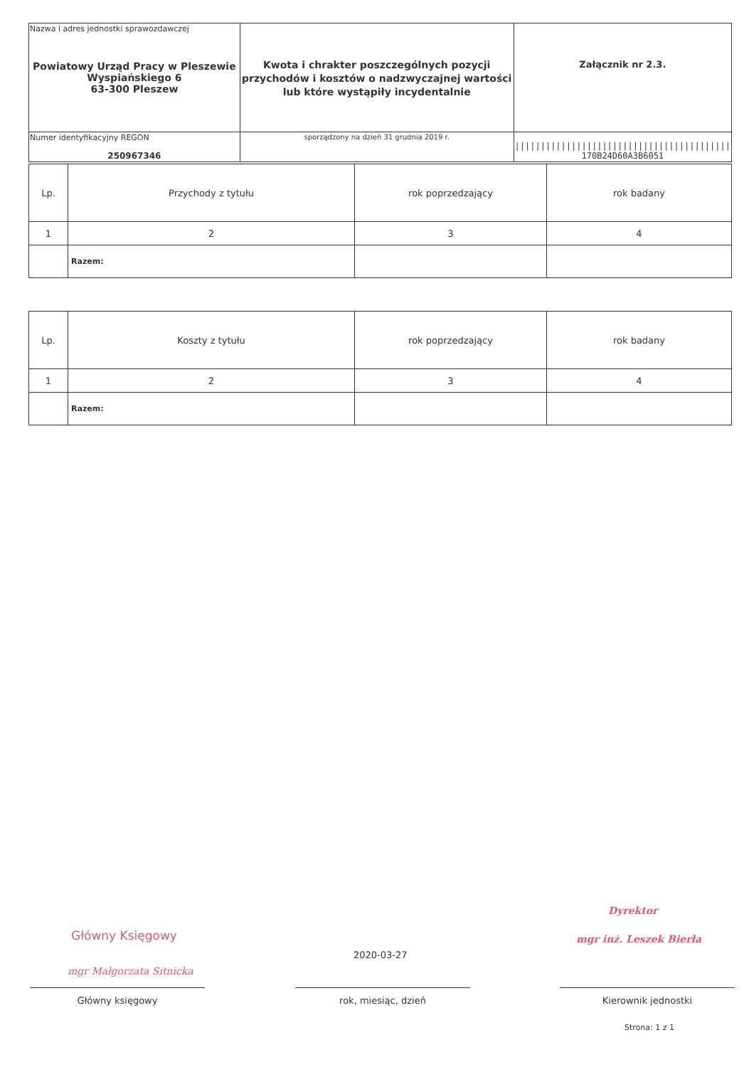| Nazwa i adres jednostki sprawozdawczej Powiatowy Urząd Pracy w Pleszewie Wyspiańskiego 6 63-300 Pleszew | Kwota i chrakter poszczególnych pozycji przychodów i kosztów o nadzwyczajnej wartości lub które wystąpiły incydentalnie | Załącznik nr 2.3. |
| Numer identyfikacyjny REGON 250967346 | | ////////////////////////////////////////// 170B24D60A3B6051 |
| | sporządzony na dzień 31 grudnia 2019 r. | |
| Lp. | Przychody z tytułu | rok poprzedzający | rok badany |
| --- | --- | --- | --- |
| 1 | 2 | 3 | 4 |
| | Razem: | | |
| Lp. | Koszty z tytułu | rok poprzedzający | rok badany |
| --- | --- | --- | --- |
| 1 | 2 | 3 | 4 |
| | Razem: | | |
Główny Księgowy
mgr Małgorzata Sitnicka
Dyrektor
mgr inż. Leszek Bierła
2020-03-27
Główny księgowy rok, miesiąc, dzień Kierownik jednostki
Strona: 1 z 1